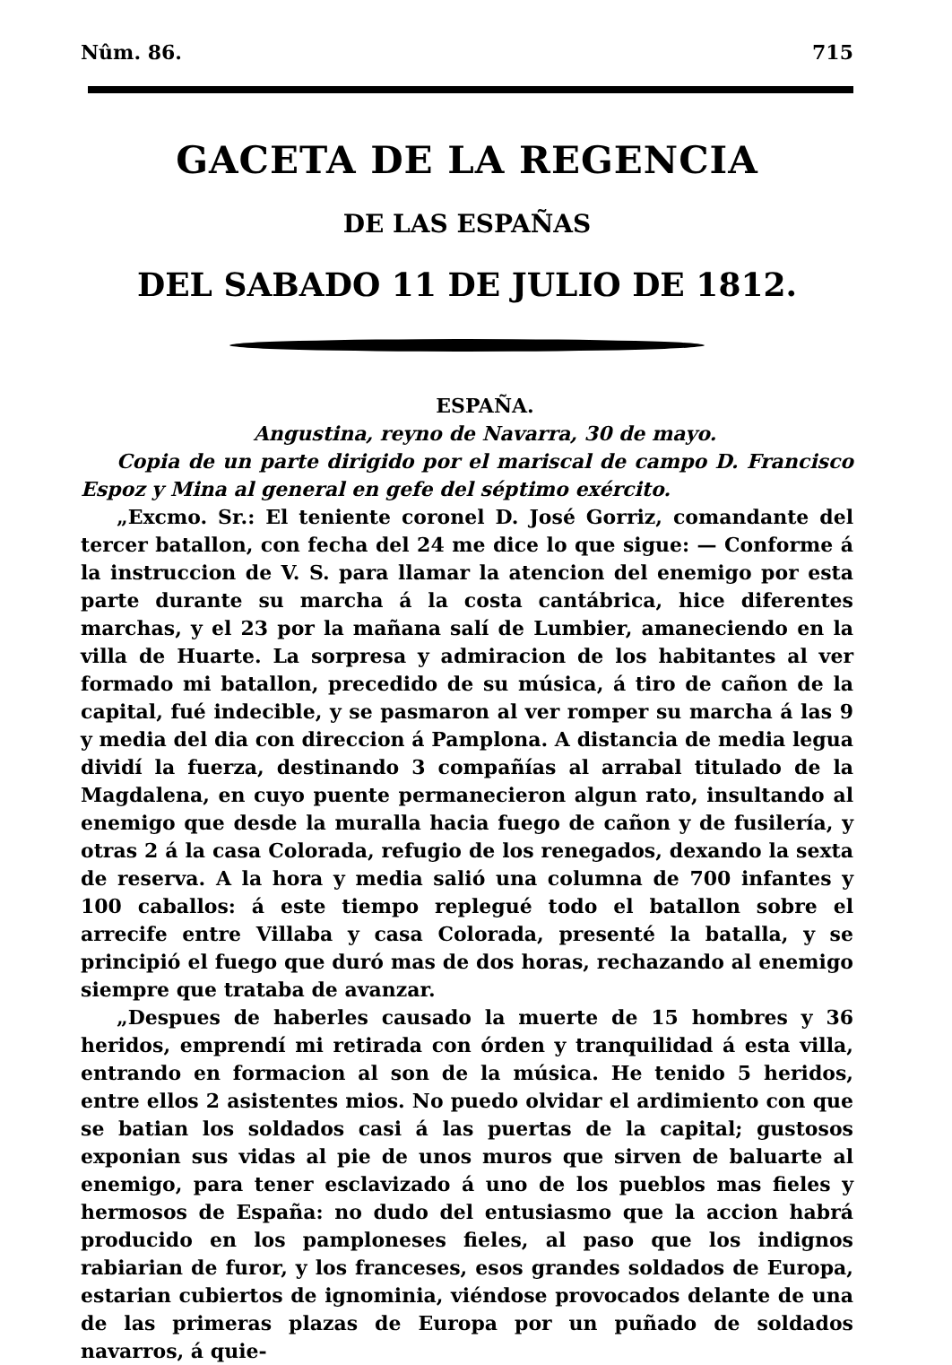Nûm. 86. 715
GACETA DE LA REGENCIA
DE LAS ESPAÑAS
DEL SABADO 11 DE JULIO DE 1812.
ESPAÑA.
Angustina, reyno de Navarra, 30 de mayo.
Copia de un parte dirigido por el mariscal de campo D. Francisco Espoz y Mina al general en gefe del séptimo exército.
„Excmo. Sr.: El teniente coronel D. José Gorriz, comandante del tercer batallon, con fecha del 24 me dice lo que sigue: — Conforme á la instruccion de V. S. para llamar la atencion del enemigo por esta parte durante su marcha á la costa cantábrica, hice diferentes marchas, y el 23 por la mañana salí de Lumbier, amaneciendo en la villa de Huarte. La sorpresa y admiracion de los habitantes al ver formado mi batallon, precedido de su música, á tiro de cañon de la capital, fué indecible, y se pasmaron al ver romper su marcha á las 9 y media del dia con direccion á Pamplona. A distancia de media legua dividí la fuerza, destinando 3 compañías al arrabal titulado de la Magdalena, en cuyo puente permanecieron algun rato, insultando al enemigo que desde la muralla hacia fuego de cañon y de fusilería, y otras 2 á la casa Colorada, refugio de los renegados, dexando la sexta de reserva. A la hora y media salió una columna de 700 infantes y 100 caballos: á este tiempo replegué todo el batallon sobre el arrecife entre Villaba y casa Colorada, presenté la batalla, y se principió el fuego que duró mas de dos horas, rechazando al enemigo siempre que trataba de avanzar.
„Despues de haberles causado la muerte de 15 hombres y 36 heridos, emprendí mi retirada con órden y tranquilidad á esta villa, entrando en formacion al son de la música. He tenido 5 heridos, entre ellos 2 asistentes mios. No puedo olvidar el ardimiento con que se batian los soldados casi á las puertas de la capital; gustosos exponian sus vidas al pie de unos muros que sirven de baluarte al enemigo, para tener esclavizado á uno de los pueblos mas fieles y hermosos de España: no dudo del entusiasmo que la accion habrá producido en los pamploneses fieles, al paso que los indignos rabiarian de furor, y los franceses, esos grandes soldados de Europa, estarian cubiertos de ignominia, viéndose provocados delante de una de las primeras plazas de Europa por un puñado de soldados navarros, á quie-